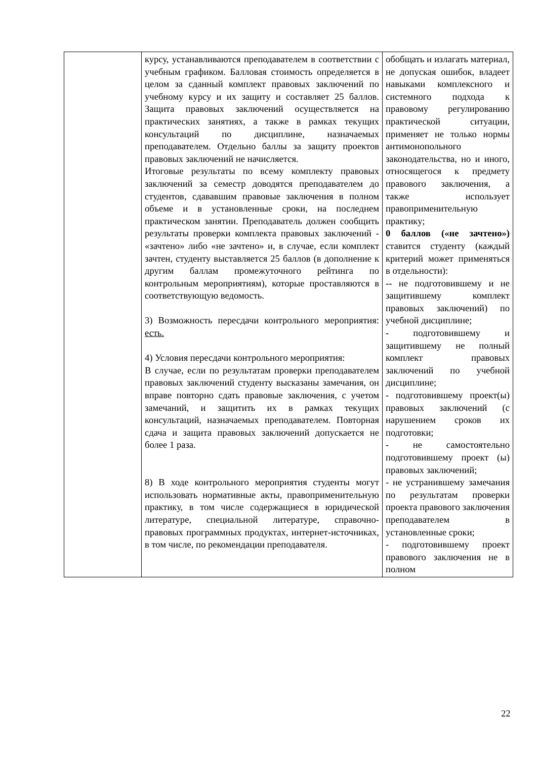| | курсу, устанавливаются преподавателем в соответствии с учебным графиком. Балловая стоимость определяется в целом за сданный комплект правовых заключений по учебному курсу и их защиту и составляет 25 баллов. Защита правовых заключений осуществляется на практических занятиях, а также в рамках текущих консультаций по дисциплине, назначаемых преподавателем. Отдельно баллы за защиту проектов правовых заключений не начисляется. Итоговые результаты по всему комплекту правовых заключений за семестр доводятся преподавателем до студентов, сдававшим правовые заключения в полном объеме и в установленные сроки, на последнем практическом занятии. Преподаватель должен сообщить результаты проверки комплекта правовых заключений - «зачтено» либо «не зачтено» и, в случае, если комплект зачтен, студенту выставляется 25 баллов (в дополнение к другим баллам промежуточного рейтинга по контрольным мероприятиям), которые проставляются в соответствующую ведомость. 3) Возможность пересдачи контрольного мероприятия: есть. 4) Условия пересдачи контрольного мероприятия: В случае, если по результатам проверки преподавателем правовых заключений студенту высказаны замечания, он вправе повторно сдать правовые заключения, с учетом замечаний, и защитить их в рамках текущих консультаций, назначаемых преподавателем. Повторная сдача и защита правовых заключений допускается не более 1 раза. 8) В ходе контрольного мероприятия студенты могут использовать нормативные акты, правоприменительную практику, в том числе содержащиеся в юридической литературе, специальной литературе, справочно-правовых программных продуктах, интернет-источниках, в том числе, по рекомендации преподавателя. | обобщать и излагать материал, не допуская ошибок, владеет навыками комплексного и системного подхода к правовому регулированию практической ситуации, применяет не только нормы антимонопольного законодательства, но и иного, относящегося к предмету правового заключения, а также использует правоприменительную практику; 0 баллов («не зачтено») ставится студенту (каждый критерий может применяться в отдельности): -- не подготовившему и не защитившему комплект правовых заключений) по учебной дисциплине; - подготовившему и защитившему не полный комплект правовых заключений по учебной дисциплине; - подготовившему проект(ы) правовых заключений (с нарушением сроков их подготовки; - не самостоятельно подготовившему проект (ы) правовых заключений; - не устранившему замечания по результатам проверки проекта правового заключения преподавателем в установленные сроки; - подготовившему проект правового заключения не в полном |
22